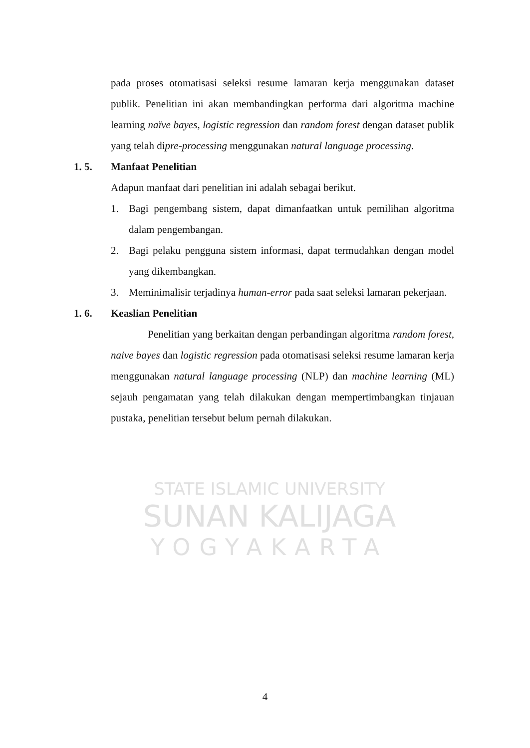STATE ISLAMIC UNIVERSITY
SUNAN KALIJAGA
YOGYAKARTA
pada proses otomatisasi seleksi resume lamaran kerja menggunakan dataset publik. Penelitian ini akan membandingkan performa dari algoritma machine learning naïve bayes, logistic regression dan random forest dengan dataset publik yang telah dipre-processing menggunakan natural language processing.
1. 5. Manfaat Penelitian
Adapun manfaat dari penelitian ini adalah sebagai berikut.
1. Bagi pengembang sistem, dapat dimanfaatkan untuk pemilihan algoritma dalam pengembangan.
2. Bagi pelaku pengguna sistem informasi, dapat termudahkan dengan model yang dikembangkan.
3. Meminimalisir terjadinya human-error pada saat seleksi lamaran pekerjaan.
1. 6. Keaslian Penelitian
Penelitian yang berkaitan dengan perbandingan algoritma random forest, naive bayes dan logistic regression pada otomatisasi seleksi resume lamaran kerja menggunakan natural language processing (NLP) dan machine learning (ML) sejauh pengamatan yang telah dilakukan dengan mempertimbangkan tinjauan pustaka, penelitian tersebut belum pernah dilakukan.
4